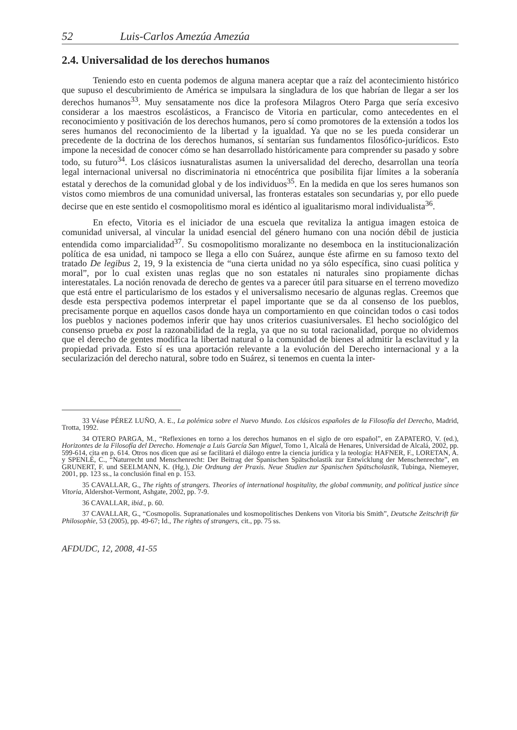52 Luis-Carlos Amezúa Amezúa
2.4. Universalidad de los derechos humanos
Teniendo esto en cuenta podemos de alguna manera aceptar que a raíz del acontecimiento histórico que supuso el descubrimiento de América se impulsara la singladura de los que habrían de llegar a ser los derechos humanos<sup>33</sup>. Muy sensatamente nos dice la profesora Milagros Otero Parga que sería excesivo considerar a los maestros escolásticos, a Francisco de Vitoria en particular, como antecedentes en el reconocimiento y positivación de los derechos humanos, pero sí como promotores de la extensión a todos los seres humanos del reconocimiento de la libertad y la igualdad. Ya que no se les pueda considerar un precedente de la doctrina de los derechos humanos, sí sentarían sus fundamentos filosófico-jurídicos. Esto impone la necesidad de conocer cómo se han desarrollado históricamente para comprender su pasado y sobre todo, su futuro<sup>34</sup>. Los clásicos iusnaturalistas asumen la universalidad del derecho, desarrollan una teoría legal internacional universal no discriminatoria ni etnocéntrica que posibilita fijar límites a la soberanía estatal y derechos de la comunidad global y de los individuos<sup>35</sup>. En la medida en que los seres humanos son vistos como miembros de una comunidad universal, las fronteras estatales son secundarias y, por ello puede decirse que en este sentido el cosmopolitismo moral es idéntico al igualitarismo moral individualista<sup>36</sup>.
En efecto, Vitoria es el iniciador de una escuela que revitaliza la antigua imagen estoica de comunidad universal, al vincular la unidad esencial del género humano con una noción débil de justicia entendida como imparcialidad<sup>37</sup>. Su cosmopolitismo moralizante no desemboca en la institucionalización política de esa unidad, ni tampoco se llega a ello con Suárez, aunque éste afirme en su famoso texto del tratado De legibus 2, 19, 9 la existencia de “una cierta unidad no ya sólo específica, sino cuasi política y moral”, por lo cual existen unas reglas que no son estatales ni naturales sino propiamente dichas interestatales. La noción renovada de derecho de gentes va a parecer útil para situarse en el terreno movedizo que está entre el particularismo de los estados y el universalismo necesario de algunas reglas. Creemos que desde esta perspectiva podemos interpretar el papel importante que se da al consenso de los pueblos, precisamente porque en aquellos casos donde haya un comportamiento en que coincidan todos o casi todos los pueblos y naciones podemos inferir que hay unos criterios cuasiuniversales. El hecho sociológico del consenso prueba ex post la razonabilidad de la regla, ya que no su total racionalidad, porque no olvidemos que el derecho de gentes modifica la libertad natural o la comunidad de bienes al admitir la esclavitud y la propiedad privada. Esto sí es una aportación relevante a la evolución del Derecho internacional y a la secularización del derecho natural, sobre todo en Suárez, si tenemos en cuenta la inter-
33 Véase PÉREZ LUÑO, A. E., La polémica sobre el Nuevo Mundo. Los clásicos españoles de la Filosofía del Derecho, Madrid, Trotta, 1992.
34 OTERO PARGA, M., “Reflexiones en torno a los derechos humanos en el siglo de oro español”, en ZAPATERO, V. (ed.), Horizontes de la Filosofía del Derecho. Homenaje a Luis García San Miguel, Tomo 1, Alcalá de Henares, Universidad de Alcalá, 2002, pp. 599-614, cita en p. 614. Otros nos dicen que así se facilitará el diálogo entre la ciencia jurídica y la teología: HAFNER, F., LORETAN, A. y SPENLÉ, C., “Naturrecht und Menschenrecht: Der Beitrag der Spanischen Spätscholastik zur Entwicklung der Menschenrechte”, en GRUNERT, F. und SEELMANN, K. (Hg.), Die Ordnung der Praxis. Neue Studien zur Spanischen Spätscholastik, Tubinga, Niemeyer, 2001, pp. 123 ss., la conclusión final en p. 153.
35 CAVALLAR, G., The rights of strangers. Theories of international hospitality, the global community, and political justice since Vitoria, Aldershot-Vermont, Ashgate, 2002, pp. 7-9.
36 CAVALLAR, ibid., p. 60.
37 CAVALLAR, G., “Cosmopolis. Supranationales und kosmopolitisches Denkens von Vitoria bis Smith”, Deutsche Zeitschrift für Philosophie, 53 (2005), pp. 49-67; Id., The rights of strangers, cit., pp. 75 ss.
AFDUDC, 12, 2008, 41-55